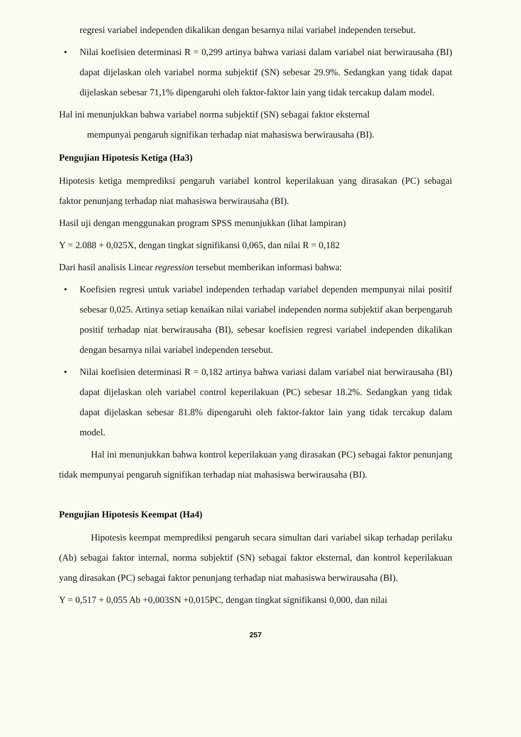regresi variabel independen dikalikan dengan besarnya nilai variabel independen tersebut.
• Nilai koefisien determinasi R = 0,299 artinya bahwa variasi dalam variabel niat berwirausaha (BI) dapat dijelaskan oleh variabel norma subjektif (SN) sebesar 29.9%. Sedangkan yang tidak dapat dijelaskan sebesar 71,1% dipengaruhi oleh faktor-faktor lain yang tidak tercakup dalam model.
Hal ini menunjukkan bahwa variabel norma subjektif (SN) sebagai faktor eksternal
mempunyai pengaruh signifikan terhadap niat mahasiswa berwirausaha (BI).
Pengujian Hipotesis Ketiga (Ha3)
Hipotesis ketiga memprediksi pengaruh variabel kontrol keperilakuan yang dirasakan (PC) sebagai faktor penunjang terhadap niat mahasiswa berwirausaha (BI).
Hasil uji dengan menggunakan program SPSS menunjukkan (lihat lampiran)
Y = 2.088 + 0,025X, dengan tingkat signifikansi 0,065, dan nilai R = 0,182
Dari hasil analisis Linear regression tersebut memberikan informasi bahwa:
• Koefisien regresi untuk variabel independen terhadap variabel dependen mempunyai nilai positif sebesar 0,025. Artinya setiap kenaikan nilai variabel independen norma subjektif akan berpengaruh positif terhadap niat berwirausaha (BI), sebesar koefisien regresi variabel independen dikalikan dengan besarnya nilai variabel independen tersebut.
• Nilai koefisien determinasi R = 0,182 artinya bahwa variasi dalam variabel niat berwirausaha (BI) dapat dijelaskan oleh variabel control keperilakuan (PC) sebesar 18.2%. Sedangkan yang tidak dapat dijelaskan sebesar 81.8% dipengaruhi oleh faktor-faktor lain yang tidak tercakup dalam model.
Hal ini menunjukkan bahwa kontrol keperilakuan yang dirasakan (PC) sebagai faktor penunjang tidak mempunyai pengaruh signifikan terhadap niat mahasiswa berwirausaha (BI).
Pengujian Hipotesis Keempat (Ha4)
Hipotesis keempat memprediksi pengaruh secara simultan dari variabel sikap terhadap perilaku (Ab) sebagai faktor internal, norma subjektif (SN) sebagai faktor eksternal, dan kontrol keperilakuan yang dirasakan (PC) sebagai faktor penunjang terhadap niat mahasiswa berwirausaha (BI).
Y = 0,517 + 0,055 Ab +0,003SN +0,015PC, dengan tingkat signifikansi 0,000, dan nilai
257